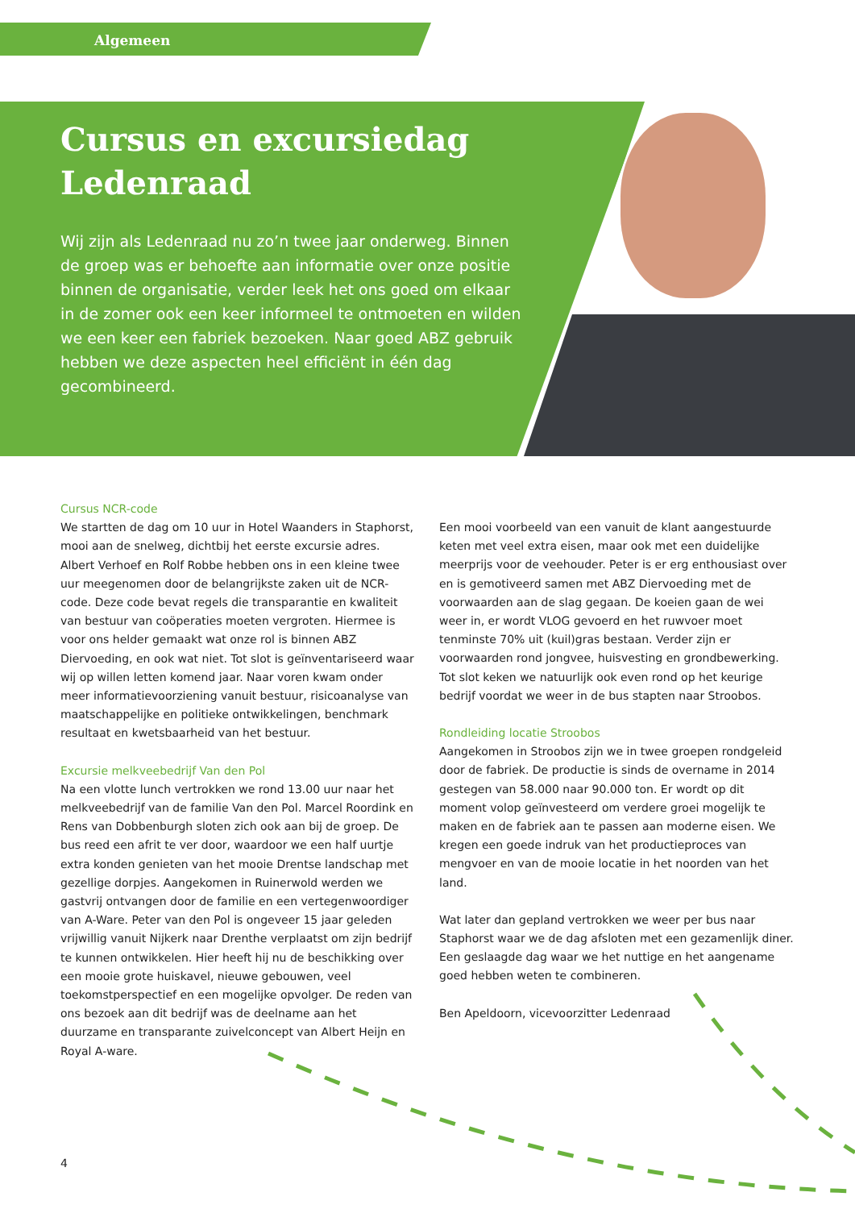Algemeen
Cursus en excursiedag Ledenraad
Wij zijn als Ledenraad nu zo’n twee jaar onderweg. Binnen de groep was er behoefte aan informatie over onze positie binnen de organisatie, verder leek het ons goed om elkaar in de zomer ook een keer informeel te ontmoeten en wilden we een keer een fabriek bezoeken. Naar goed ABZ gebruik hebben we deze aspecten heel efficiënt in één dag gecombineerd.
Cursus NCR-code
We startten de dag om 10 uur in Hotel Waanders in Staphorst, mooi aan de snelweg, dichtbij het eerste excursie adres. Albert Verhoef en Rolf Robbe hebben ons in een kleine twee uur meegenomen door de belangrijkste zaken uit de NCR-code. Deze code bevat regels die transparantie en kwaliteit van bestuur van coöperaties moeten vergroten. Hiermee is voor ons helder gemaakt wat onze rol is binnen ABZ Diervoeding, en ook wat niet. Tot slot is geïnventariseerd waar wij op willen letten komend jaar. Naar voren kwam onder meer informatievoorziening vanuit bestuur, risicoanalyse van maatschappelijke en politieke ontwikkelingen, benchmark resultaat en kwetsbaarheid van het bestuur.
Excursie melkveebedrijf Van den Pol
Na een vlotte lunch vertrokken we rond 13.00 uur naar het melkveebedrijf van de familie Van den Pol. Marcel Roordink en Rens van Dobbenburgh sloten zich ook aan bij de groep. De bus reed een afrit te ver door, waardoor we een half uurtje extra konden genieten van het mooie Drentse landschap met gezellige dorpjes. Aangekomen in Ruinerwold werden we gastvrij ontvangen door de familie en een vertegenwoordiger van A-Ware. Peter van den Pol is ongeveer 15 jaar geleden vrijwillig vanuit Nijkerk naar Drenthe verplaatst om zijn bedrijf te kunnen ontwikkelen. Hier heeft hij nu de beschikking over een mooie grote huiskavel, nieuwe gebouwen, veel toekomstperspectief en een mogelijke opvolger. De reden van ons bezoek aan dit bedrijf was de deelname aan het duurzame en transparante zuivelconcept van Albert Heijn en Royal A-ware.
Een mooi voorbeeld van een vanuit de klant aangestuurde keten met veel extra eisen, maar ook met een duidelijke meerprijs voor de veehouder. Peter is er erg enthousiast over en is gemotiveerd samen met ABZ Diervoeding met de voorwaarden aan de slag gegaan. De koeien gaan de wei weer in, er wordt VLOG gevoerd en het ruwvoer moet tenminste 70% uit (kuil)gras bestaan. Verder zijn er voorwaarden rond jongvee, huisvesting en grondbewerking. Tot slot keken we natuurlijk ook even rond op het keurige bedrijf voordat we weer in de bus stapten naar Stroobos.
Rondleiding locatie Stroobos
Aangekomen in Stroobos zijn we in twee groepen rondgeleid door de fabriek. De productie is sinds de overname in 2014 gestegen van 58.000 naar 90.000 ton. Er wordt op dit moment volop geïnvesteerd om verdere groei mogelijk te maken en de fabriek aan te passen aan moderne eisen. We kregen een goede indruk van het productieproces van mengvoer en van de mooie locatie in het noorden van het land.
Wat later dan gepland vertrokken we weer per bus naar Staphorst waar we de dag afsloten met een gezamenlijk diner. Een geslaagde dag waar we het nuttige en het aangename goed hebben weten te combineren.
Ben Apeldoorn, vicevoorzitter Ledenraad
4